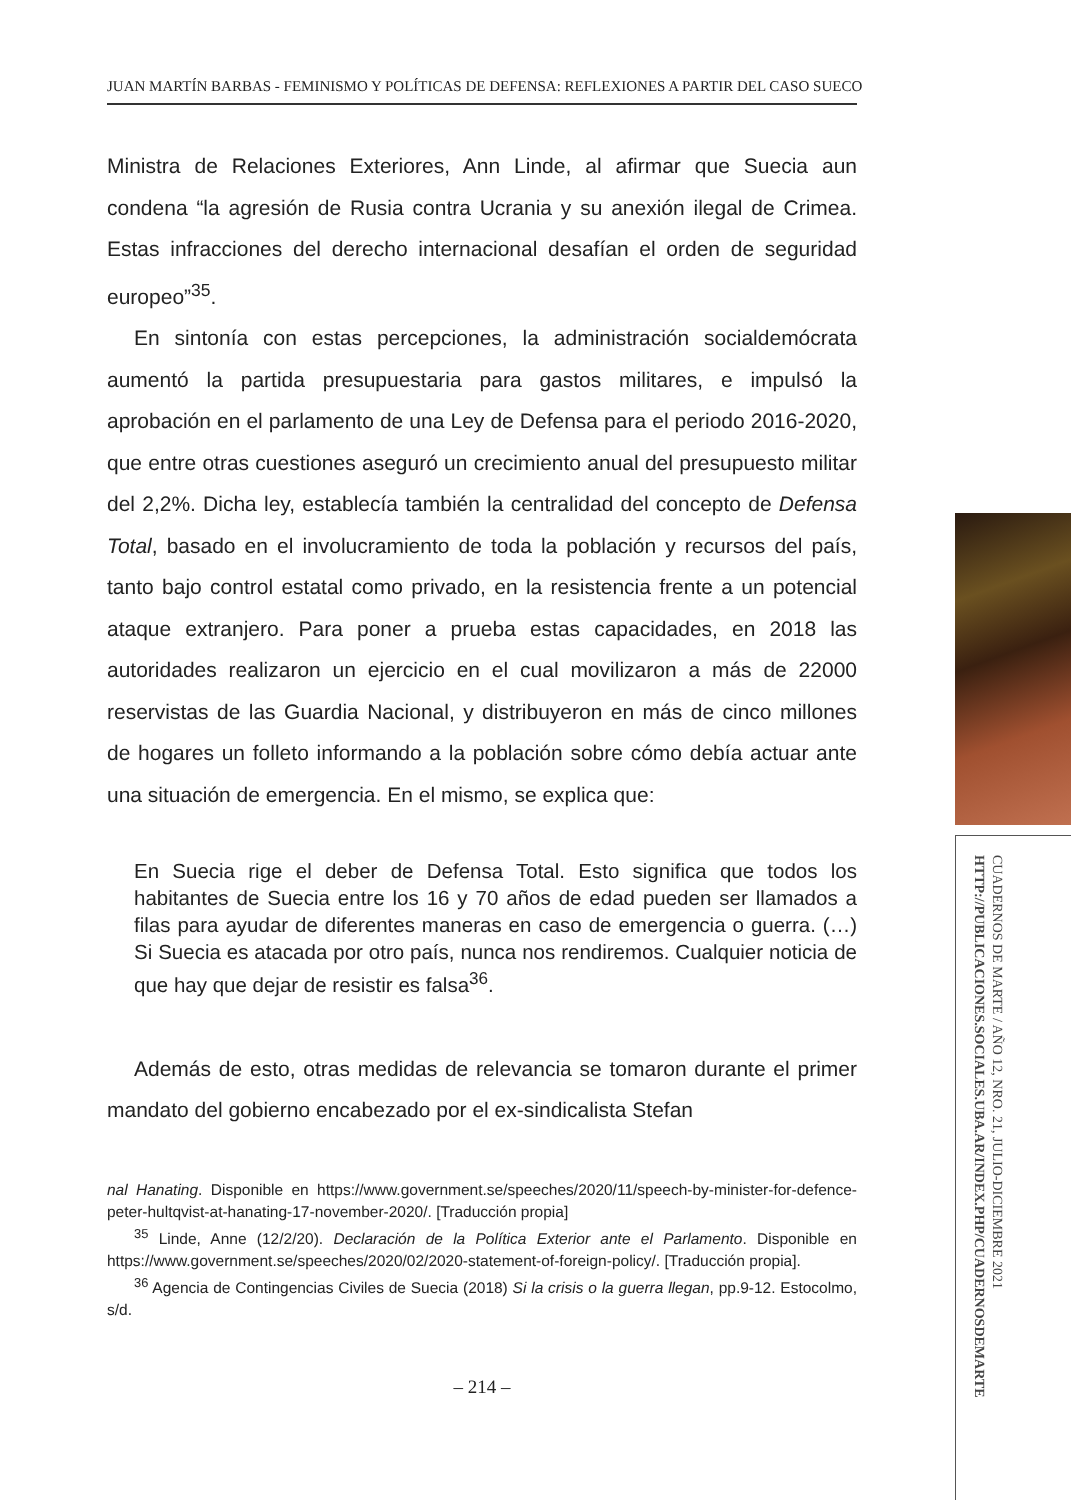CUADERNOS DE MARTE / AÑO 12, NRO. 21, JULIO-DICIEMBRE 2021
HTTP://PUBLICACIONES.SOCIALES.UBA.AR/INDEX.PHP/CUADERNOSDEMARTE
JUAN MARTÍN BARBAS - FEMINISMO Y POLÍTICAS DE DEFENSA: REFLEXIONES A PARTIR DEL CASO SUECO
Ministra de Relaciones Exteriores, Ann Linde, al afirmar que Suecia aun condena “la agresión de Rusia contra Ucrania y su anexión ilegal de Crimea. Estas infracciones del derecho internacional desafían el orden de seguridad europeo”<sup>35</sup>.
En sintonía con estas percepciones, la administración socialdemócrata aumentó la partida presupuestaria para gastos militares, e impulsó la aprobación en el parlamento de una Ley de Defensa para el periodo 2016-2020, que entre otras cuestiones aseguró un crecimiento anual del presupuesto militar del 2,2%. Dicha ley, establecía también la centralidad del concepto de Defensa Total, basado en el involucramiento de toda la población y recursos del país, tanto bajo control estatal como privado, en la resistencia frente a un potencial ataque extranjero. Para poner a prueba estas capacidades, en 2018 las autoridades realizaron un ejercicio en el cual movilizaron a más de 22000 reservistas de las Guardia Nacional, y distribuyeron en más de cinco millones de hogares un folleto informando a la población sobre cómo debía actuar ante una situación de emergencia. En el mismo, se explica que:
En Suecia rige el deber de Defensa Total. Esto significa que todos los habitantes de Suecia entre los 16 y 70 años de edad pueden ser llamados a filas para ayudar de diferentes maneras en caso de emergencia o guerra. (…) Si Suecia es atacada por otro país, nunca nos rendiremos. Cualquier noticia de que hay que dejar de resistir es falsa<sup>36</sup>.
Además de esto, otras medidas de relevancia se tomaron durante el primer mandato del gobierno encabezado por el ex-sindicalista Stefan
nal Hanating. Disponible en https://www.government.se/speeches/2020/11/speech-by-minister-for-defence-peter-hultqvist-at-hanating-17-november-2020/. [Traducción propia]
<sup>35</sup> Linde, Anne (12/2/20). Declaración de la Política Exterior ante el Parlamento. Disponible en https://www.government.se/speeches/2020/02/2020-statement-of-foreign-policy/. [Traducción propia].
<sup>36</sup> Agencia de Contingencias Civiles de Suecia (2018) Si la crisis o la guerra llegan, pp.9-12. Estocolmo, s/d.
– 214 –